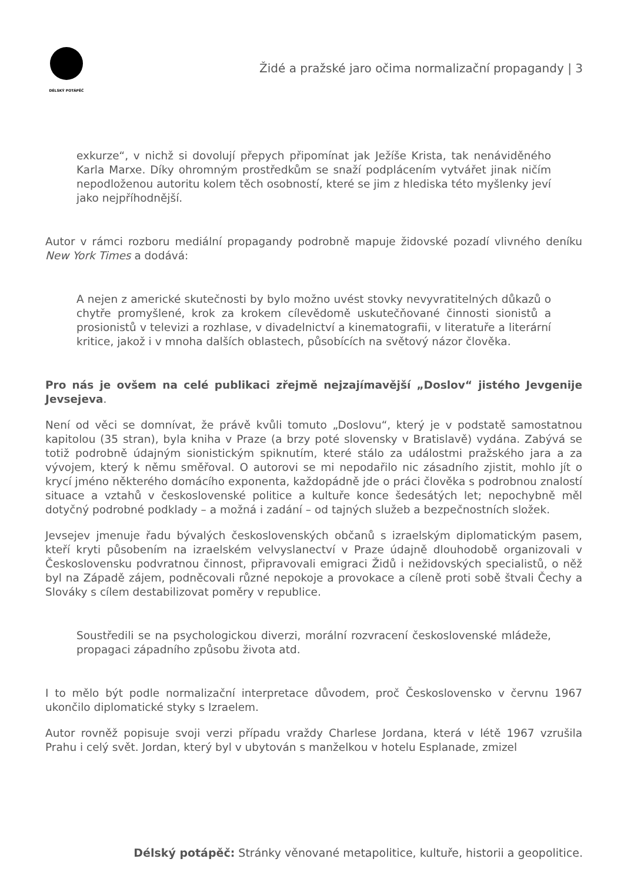DÉLSKÝ POTÁPĚČ
Židé a pražské jaro očima normalizační propagandy | 3
exkurze“, v nichž si dovolují přepych připomínat jak Ježíše Krista, tak nenáviděného Karla Marxe. Díky ohromným prostředkům se snaží podplácením vytvářet jinak ničím nepodloženou autoritu kolem těch osobností, které se jim z hlediska této myšlenky jeví jako nejpříhodnější.
Autor v rámci rozboru mediální propagandy podrobně mapuje židovské pozadí vlivného deníku New York Times a dodává:
A nejen z americké skutečnosti by bylo možno uvést stovky nevyvratitelných důkazů o chytře promyšlené, krok za krokem cílevědomě uskutečňované činnosti sionistů a prosionistů v televizi a rozhlase, v divadelnictví a kinematografii, v literatuře a literární kritice, jakož i v mnoha dalších oblastech, působících na světový názor člověka.
Pro nás je ovšem na celé publikaci zřejmě nejzajímavější „Doslov“ jistého Jevgenije Jevsejeva.
Není od věci se domnívat, že právě kvůli tomuto „Doslovu“, který je v podstatě samostatnou kapitolou (35 stran), byla kniha v Praze (a brzy poté slovensky v Bratislavě) vydána. Zabývá se totiž podrobně údajným sionistickým spiknutím, které stálo za událostmi pražského jara a za vývojem, který k němu směřoval. O autorovi se mi nepodařilo nic zásadního zjistit, mohlo jít o krycí jméno některého domácího exponenta, každopádně jde o práci člověka s podrobnou znalostí situace a vztahů v československé politice a kultuře konce šedesátých let; nepochybně měl dotyčný podrobné podklady – a možná i zadání – od tajných služeb a bezpečnostních složek.
Jevsejev jmenuje řadu bývalých československých občanů s izraelským diplomatickým pasem, kteří kryti působením na izraelském velvyslanectví v Praze údajně dlouhodobě organizovali v Československu podvratnou činnost, připravovali emigraci Židů i nežidovských specialistů, o něž byl na Západě zájem, podněcovali různé nepokoje a provokace a cíleně proti sobě štvali Čechy a Slováky s cílem destabilizovat poměry v republice.
Soustředili se na psychologickou diverzi, morální rozvracení československé mládeže, propagaci západního způsobu života atd.
I to mělo být podle normalizační interpretace důvodem, proč Československo v červnu 1967 ukončilo diplomatické styky s Izraelem.
Autor rovněž popisuje svoji verzi případu vraždy Charlese Jordana, která v létě 1967 vzrušila Prahu i celý svět. Jordan, který byl v ubytován s manželkou v hotelu Esplanade, zmizel
Délský potápěč: Stránky věnované metapolitice, kultuře, historii a geopolitice.